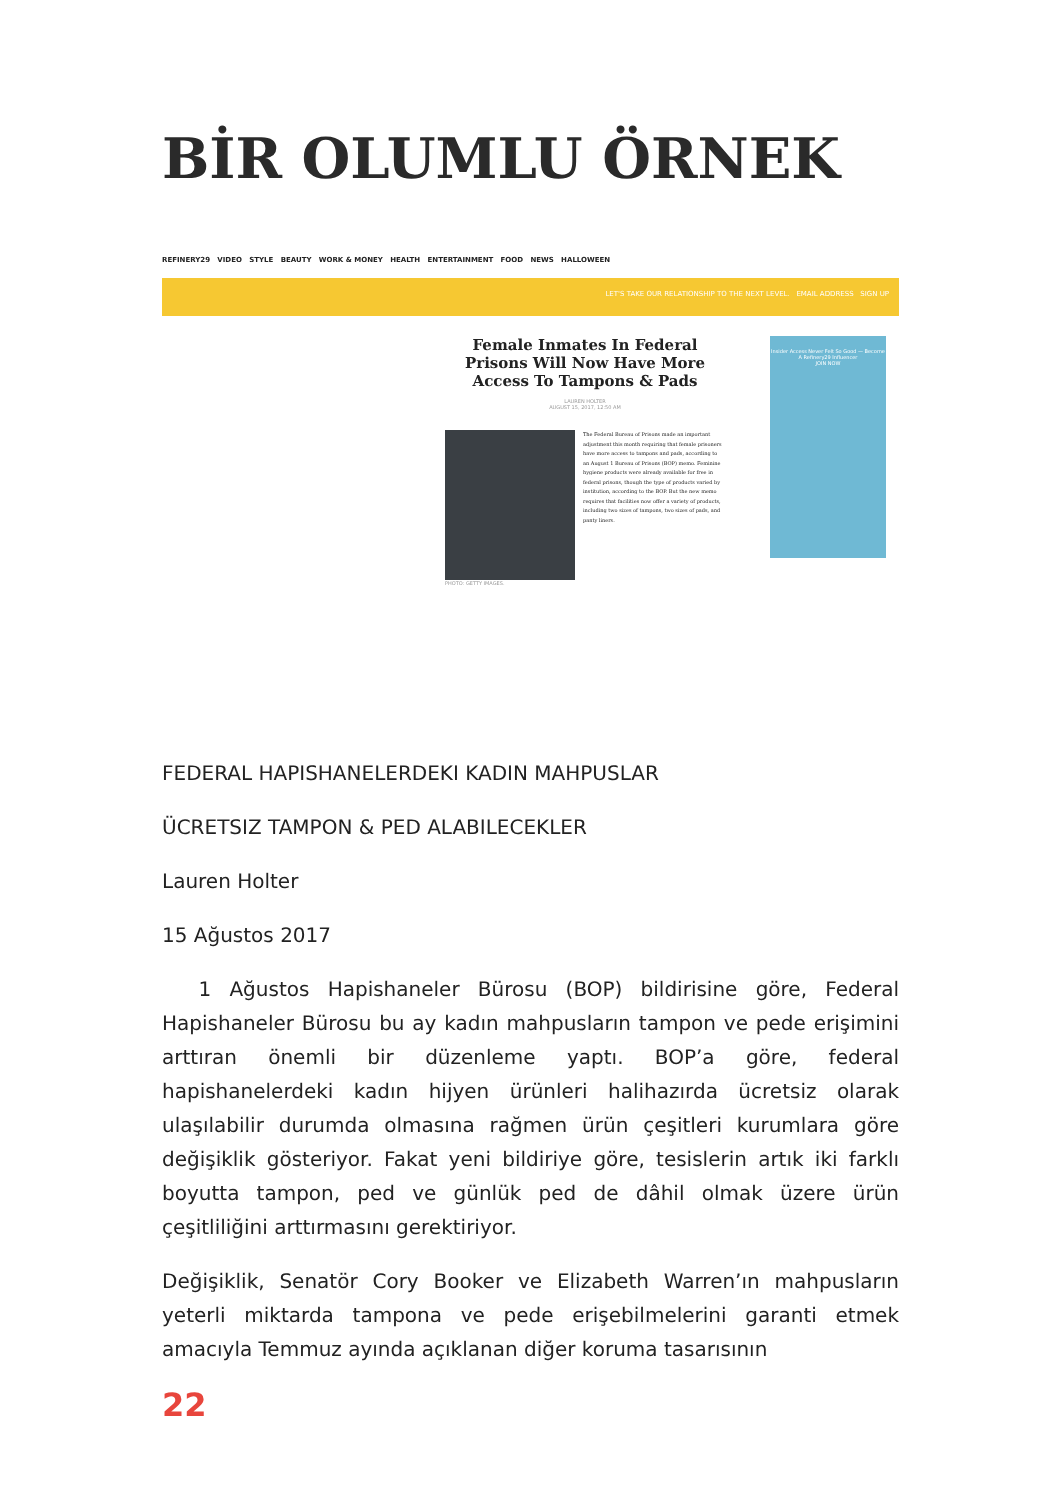BİR OLUMLU ÖRNEK
REFINERY29 VIDEO STYLE BEAUTY WORK & MONEY HEALTH ENTERTAINMENT FOOD NEWS HALLOWEEN
LET'S TAKE OUR RELATIONSHIP TO THE NEXT LEVEL. EMAIL ADDRESS SIGN UP
Female Inmates In Federal Prisons Will Now Have More Access To Tampons & Pads
LAUREN HOLTER
AUGUST 15, 2017, 12:50 AM
The Federal Bureau of Prisons made an important adjustment this month requiring that female prisoners have more access to tampons and pads, according to an August 1 Bureau of Prisons (BOP) memo. Feminine hygiene products were already available for free in federal prisons, though the type of products varied by institution, according to the BOP. But the new memo requires that facilities now offer a variety of products, including two sizes of tampons, two sizes of pads, and panty liners.
PHOTO: GETTY IMAGES.
Insider Access Never Felt So Good — Become A Refinery29 Influencer
JOIN NOW
FEDERAL HAPISHANELERDEKI KADIN MAHPUSLAR
ÜCRETSIZ TAMPON & PED ALABILECEKLER
Lauren Holter
15 Ağustos 2017
1 Ağustos Hapishaneler Bürosu (BOP) bildirisine göre, Federal Hapishaneler Bürosu bu ay kadın mahpusların tampon ve pede erişimini arttıran önemli bir düzenleme yaptı. BOP’a göre, federal hapishanelerdeki kadın hijyen ürünleri halihazırda ücretsiz olarak ulaşılabilir durumda olmasına rağmen ürün çeşitleri kurumlara göre değişiklik gösteriyor. Fakat yeni bildiriye göre, tesislerin artık iki farklı boyutta tampon, ped ve günlük ped de dâhil olmak üzere ürün çeşitliliğini arttırmasını gerektiriyor.
Değişiklik, Senatör Cory Booker ve Elizabeth Warren’ın mahpusların yeterli miktarda tampona ve pede erişebilmelerini garanti etmek amacıyla Temmuz ayında açıklanan diğer koruma tasarısının
22